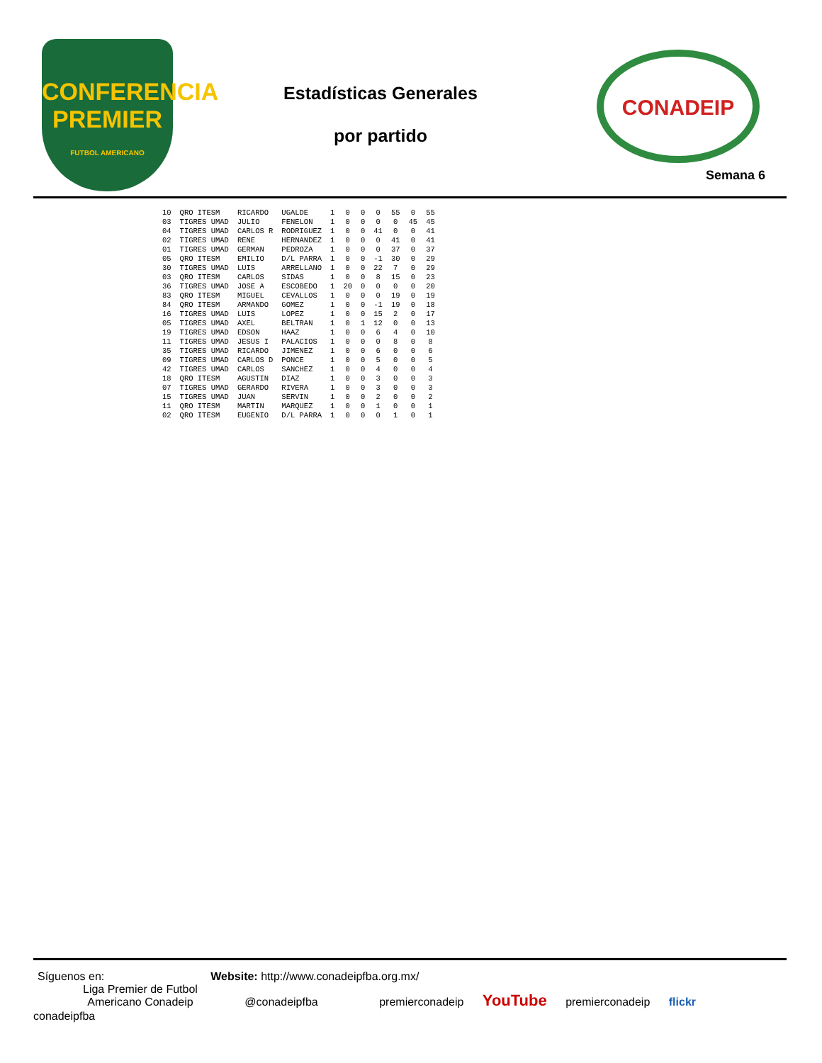CONFERENCIA
PREMIER
FUTBOL AMERICANO
Estadísticas Generales
por partido
CONADEIP
Semana 6
| 10 | QRO ITESM | RICARDO | UGALDE | 1 | 0 | 0 | 0 | 55 | 0 | 55 |
| 03 | TIGRES UMAD | JULIO | FENELON | 1 | 0 | 0 | 0 | 0 | 45 | 45 |
| 04 | TIGRES UMAD | CARLOS R | RODRIGUEZ | 1 | 0 | 0 | 41 | 0 | 0 | 41 |
| 02 | TIGRES UMAD | RENE | HERNANDEZ | 1 | 0 | 0 | 0 | 41 | 0 | 41 |
| 01 | TIGRES UMAD | GERMAN | PEDROZA | 1 | 0 | 0 | 0 | 37 | 0 | 37 |
| 05 | QRO ITESM | EMILIO | D/L PARRA | 1 | 0 | 0 | -1 | 30 | 0 | 29 |
| 30 | TIGRES UMAD | LUIS | ARRELLANO | 1 | 0 | 0 | 22 | 7 | 0 | 29 |
| 03 | QRO ITESM | CARLOS | SIDAS | 1 | 0 | 0 | 8 | 15 | 0 | 23 |
| 36 | TIGRES UMAD | JOSE A | ESCOBEDO | 1 | 20 | 0 | 0 | 0 | 0 | 20 |
| 83 | QRO ITESM | MIGUEL | CEVALLOS | 1 | 0 | 0 | 0 | 19 | 0 | 19 |
| 84 | QRO ITESM | ARMANDO | GOMEZ | 1 | 0 | 0 | -1 | 19 | 0 | 18 |
| 16 | TIGRES UMAD | LUIS | LOPEZ | 1 | 0 | 0 | 15 | 2 | 0 | 17 |
| 05 | TIGRES UMAD | AXEL | BELTRAN | 1 | 0 | 1 | 12 | 0 | 0 | 13 |
| 19 | TIGRES UMAD | EDSON | HAAZ | 1 | 0 | 0 | 6 | 4 | 0 | 10 |
| 11 | TIGRES UMAD | JESUS I | PALACIOS | 1 | 0 | 0 | 0 | 8 | 0 | 8 |
| 35 | TIGRES UMAD | RICARDO | JIMENEZ | 1 | 0 | 0 | 6 | 0 | 0 | 6 |
| 09 | TIGRES UMAD | CARLOS D | PONCE | 1 | 0 | 0 | 5 | 0 | 0 | 5 |
| 42 | TIGRES UMAD | CARLOS | SANCHEZ | 1 | 0 | 0 | 4 | 0 | 0 | 4 |
| 18 | QRO ITESM | AGUSTIN | DIAZ | 1 | 0 | 0 | 3 | 0 | 0 | 3 |
| 07 | TIGRES UMAD | GERARDO | RIVERA | 1 | 0 | 0 | 3 | 0 | 0 | 3 |
| 15 | TIGRES UMAD | JUAN | SERVIN | 1 | 0 | 0 | 2 | 0 | 0 | 2 |
| 11 | QRO ITESM | MARTIN | MARQUEZ | 1 | 0 | 0 | 1 | 0 | 0 | 1 |
| 02 | QRO ITESM | EUGENIO | D/L PARRA | 1 | 0 | 0 | 0 | 1 | 0 | 1 |
Síguenos en:
Website: http://www.conadeipfba.org.mx/
Liga Premier de Futbol
Americano Conadeip
@conadeipfba premierconadeip
YouTube
premierconadeip flickr conadeipfba